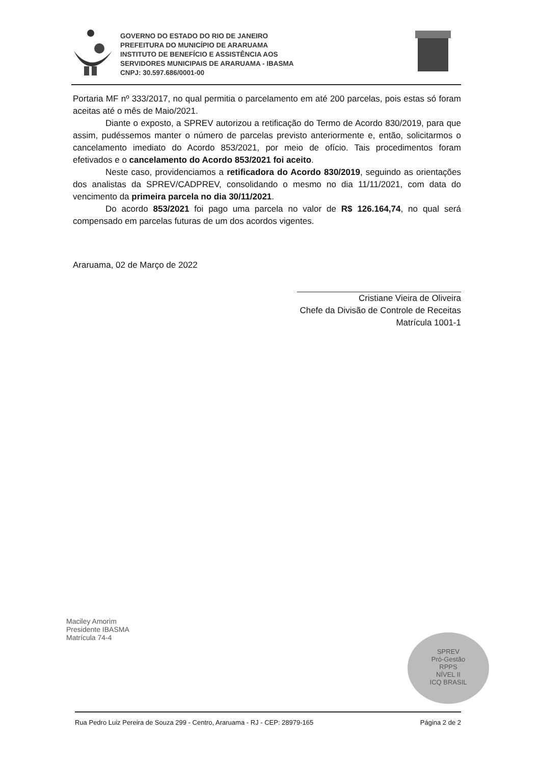GOVERNO DO ESTADO DO RIO DE JANEIRO
PREFEITURA DO MUNICÍPIO DE ARARUAMA
INSTITUTO DE BENEFÍCIO E ASSISTÊNCIA AOS
SERVIDORES MUNICIPAIS DE ARARUAMA - IBASMA
CNPJ: 30.597.686/0001-00
Portaria MF nº 333/2017, no qual permitia o parcelamento em até 200 parcelas, pois estas só foram aceitas até o mês de Maio/2021.
Diante o exposto, a SPREV autorizou a retificação do Termo de Acordo 830/2019, para que assim, pudéssemos manter o número de parcelas previsto anteriormente e, então, solicitarmos o cancelamento imediato do Acordo 853/2021, por meio de ofício. Tais procedimentos foram efetivados e o cancelamento do Acordo 853/2021 foi aceito.
Neste caso, providenciamos a retificadora do Acordo 830/2019, seguindo as orientações dos analistas da SPREV/CADPREV, consolidando o mesmo no dia 11/11/2021, com data do vencimento da primeira parcela no dia 30/11/2021.
Do acordo 853/2021 foi pago uma parcela no valor de R$ 126.164,74, no qual será compensado em parcelas futuras de um dos acordos vigentes.
Araruama, 02 de Março de 2022
Cristiane Vieira de Oliveira
Chefe da Divisão de Controle de Receitas
Matrícula 1001-1
Maciley Amorim
Presidente IBASMA
Matrícula 74-4
SPREV
Pró-Gestão
RPPS
NÍVEL II
ICQ BRASIL
Rua Pedro Luiz Pereira de Souza 299 - Centro, Araruama - RJ - CEP: 28979-165 Página 2 de 2